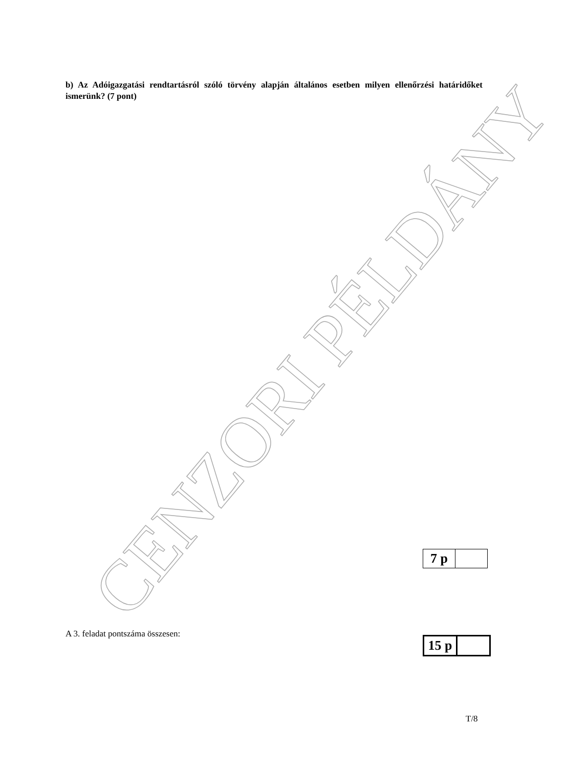b) Az Adóigazgatási rendtartásról szóló törvény alapján általános esetben milyen ellenőrzési határidőket ismerünk? (7 pont)
CENZORI PÉLDÁNY
| 7 p | |
A 3. feladat pontszáma összesen:
| 15 p | |
T/8